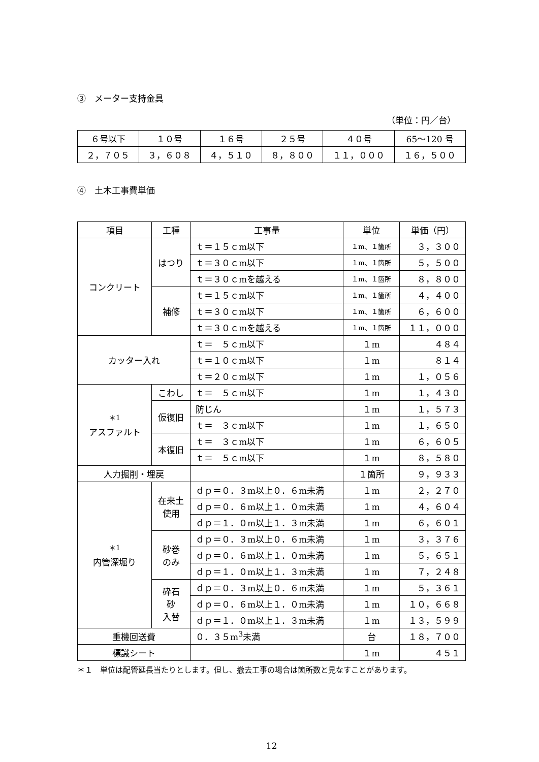③　メーター支持金具
（単位：円／台）
| ６号以下 | １０号 | １６号 | ２５号 | ４０号 | 65～120 号 |
| ２，７０５ | ３，６０８ | ４，５１０ | ８，８００ | １１，０００ | １６，５００ |
④　土木工事費単価
| 項目 | 工種 | 工事量 | 単位 | 単価（円） |
| --- | --- | --- | --- | --- |
| コンクリート | はつり | ｔ＝１５ｃm以下 | １m、１箇所 | ３，３００ |
| | | ｔ＝３０ｃm以下 | １m、１箇所 | ５，５００ |
| | | ｔ＝３０ｃmを越える | １m、１箇所 | ８，８００ |
| | 補修 | ｔ＝１５ｃm以下 | １m、１箇所 | ４，４００ |
| | | ｔ＝３０ｃm以下 | １m、１箇所 | ６，６００ |
| | | ｔ＝３０ｃmを越える | １m、１箇所 | １１，０００ |
| カッター入れ | | ｔ＝ ５ｃm以下 | １m | ４８４ |
| | | ｔ＝１０ｃm以下 | １m | ８１４ |
| | | ｔ＝２０ｃm以下 | １m | １，０５６ |
| <sup>＊1</sup> アスファルト | こわし | ｔ＝ ５ｃm以下 | １m | １，４３０ |
| | 仮復旧 | 防じん | １m | １，５７３ |
| | | ｔ＝ ３ｃm以下 | １m | １，６５０ |
| | 本復旧 | ｔ＝ ３ｃm以下 | １m | ６，６０５ |
| | | ｔ＝ ５ｃm以下 | １m | ８，５８０ |
| 人力掘削・埋戻 | | | １箇所 | ９，９３３ |
| <sup>＊1</sup> 内管深堀り | 在来土 使用 | ｄｐ＝０．３m以上０．６m未満 | １m | ２，２７０ |
| | | ｄｐ＝０．６m以上１．０m未満 | １m | ４，６０４ |
| | | ｄｐ＝１．０m以上１．３m未満 | １m | ６，６０１ |
| | 砂巻 のみ | ｄｐ＝０．３m以上０．６m未満 | １m | ３，３７６ |
| | | ｄｐ＝０．６m以上１．０m未満 | １m | ５，６５１ |
| | | ｄｐ＝１．０m以上１．３m未満 | １m | ７，２４８ |
| | 砕石 砂 入替 | ｄｐ＝０．３m以上０．６m未満 | １m | ５，３６１ |
| | | ｄｐ＝０．６m以上１．０m未満 | １m | １０，６６８ |
| | | ｄｐ＝１．０m以上１．３m未満 | １m | １３，５９９ |
| 重機回送費 | | ０．３５m<sup>3</sup>未満 | 台 | １８，７００ |
| 標識シート | | | １m | ４５１ |
＊１　単位は配管延長当たりとします。但し、撤去工事の場合は箇所数と見なすことがあります。
12